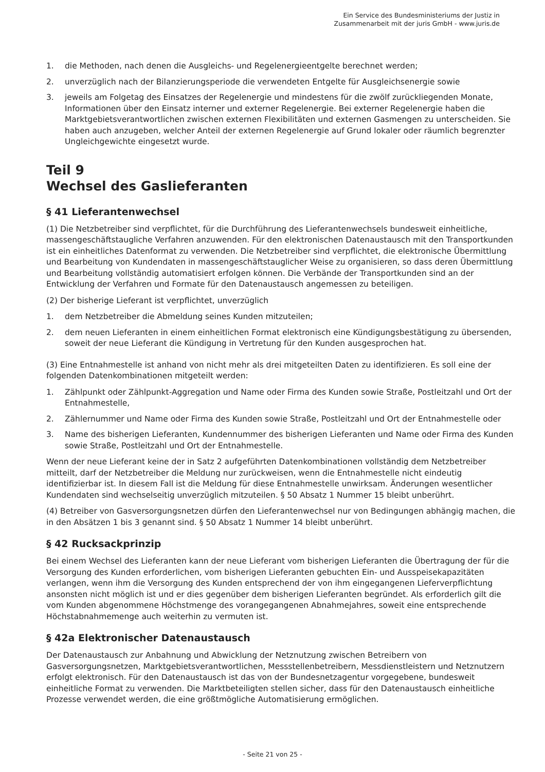Ein Service des Bundesministeriums der Justiz in
Zusammenarbeit mit der juris GmbH - www.juris.de
1. die Methoden, nach denen die Ausgleichs- und Regelenergieentgelte berechnet werden;
2. unverzüglich nach der Bilanzierungsperiode die verwendeten Entgelte für Ausgleichsenergie sowie
3. jeweils am Folgetag des Einsatzes der Regelenergie und mindestens für die zwölf zurückliegenden Monate, Informationen über den Einsatz interner und externer Regelenergie. Bei externer Regelenergie haben die Marktgebietsverantwortlichen zwischen externen Flexibilitäten und externen Gasmengen zu unterscheiden. Sie haben auch anzugeben, welcher Anteil der externen Regelenergie auf Grund lokaler oder räumlich begrenzter Ungleichgewichte eingesetzt wurde.
Teil 9
Wechsel des Gaslieferanten
§ 41 Lieferantenwechsel
(1) Die Netzbetreiber sind verpflichtet, für die Durchführung des Lieferantenwechsels bundesweit einheitliche, massengeschäftstaugliche Verfahren anzuwenden. Für den elektronischen Datenaustausch mit den Transportkunden ist ein einheitliches Datenformat zu verwenden. Die Netzbetreiber sind verpflichtet, die elektronische Übermittlung und Bearbeitung von Kundendaten in massengeschäftstauglicher Weise zu organisieren, so dass deren Übermittlung und Bearbeitung vollständig automatisiert erfolgen können. Die Verbände der Transportkunden sind an der Entwicklung der Verfahren und Formate für den Datenaustausch angemessen zu beteiligen.
(2) Der bisherige Lieferant ist verpflichtet, unverzüglich
1. dem Netzbetreiber die Abmeldung seines Kunden mitzuteilen;
2. dem neuen Lieferanten in einem einheitlichen Format elektronisch eine Kündigungsbestätigung zu übersenden, soweit der neue Lieferant die Kündigung in Vertretung für den Kunden ausgesprochen hat.
(3) Eine Entnahmestelle ist anhand von nicht mehr als drei mitgeteilten Daten zu identifizieren. Es soll eine der folgenden Datenkombinationen mitgeteilt werden:
1. Zählpunkt oder Zählpunkt-Aggregation und Name oder Firma des Kunden sowie Straße, Postleitzahl und Ort der Entnahmestelle,
2. Zählernummer und Name oder Firma des Kunden sowie Straße, Postleitzahl und Ort der Entnahmestelle oder
3. Name des bisherigen Lieferanten, Kundennummer des bisherigen Lieferanten und Name oder Firma des Kunden sowie Straße, Postleitzahl und Ort der Entnahmestelle.
Wenn der neue Lieferant keine der in Satz 2 aufgeführten Datenkombinationen vollständig dem Netzbetreiber mitteilt, darf der Netzbetreiber die Meldung nur zurückweisen, wenn die Entnahmestelle nicht eindeutig identifizierbar ist. In diesem Fall ist die Meldung für diese Entnahmestelle unwirksam. Änderungen wesentlicher Kundendaten sind wechselseitig unverzüglich mitzuteilen. § 50 Absatz 1 Nummer 15 bleibt unberührt.
(4) Betreiber von Gasversorgungsnetzen dürfen den Lieferantenwechsel nur von Bedingungen abhängig machen, die in den Absätzen 1 bis 3 genannt sind. § 50 Absatz 1 Nummer 14 bleibt unberührt.
§ 42 Rucksackprinzip
Bei einem Wechsel des Lieferanten kann der neue Lieferant vom bisherigen Lieferanten die Übertragung der für die Versorgung des Kunden erforderlichen, vom bisherigen Lieferanten gebuchten Ein- und Ausspeisekapazitäten verlangen, wenn ihm die Versorgung des Kunden entsprechend der von ihm eingegangenen Lieferverpflichtung ansonsten nicht möglich ist und er dies gegenüber dem bisherigen Lieferanten begründet. Als erforderlich gilt die vom Kunden abgenommene Höchstmenge des vorangegangenen Abnahmejahres, soweit eine entsprechende Höchstabnahmemenge auch weiterhin zu vermuten ist.
§ 42a Elektronischer Datenaustausch
Der Datenaustausch zur Anbahnung und Abwicklung der Netznutzung zwischen Betreibern von Gasversorgungsnetzen, Marktgebietsverantwortlichen, Messstellenbetreibern, Messdienstleistern und Netznutzern erfolgt elektronisch. Für den Datenaustausch ist das von der Bundesnetzagentur vorgegebene, bundesweit einheitliche Format zu verwenden. Die Marktbeteiligten stellen sicher, dass für den Datenaustausch einheitliche Prozesse verwendet werden, die eine größtmögliche Automatisierung ermöglichen.
- Seite 21 von 25 -